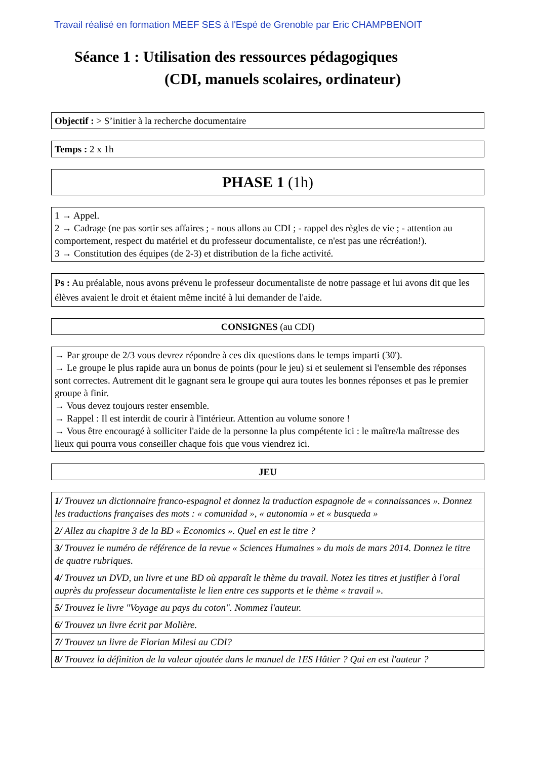Travail réalisé en formation MEEF SES à l'Espé de Grenoble par Eric CHAMPBENOIT
Séance 1 : Utilisation des ressources pédagogiques
(CDI, manuels scolaires, ordinateur)
Objectif : > S’initier à la recherche documentaire
Temps : 2 x 1h
PHASE 1 (1h)
1 → Appel.
2 → Cadrage (ne pas sortir ses affaires ; - nous allons au CDI ; - rappel des règles de vie ; - attention au comportement, respect du matériel et du professeur documentaliste, ce n'est pas une récréation!).
3 → Constitution des équipes (de 2-3) et distribution de la fiche activité.
Ps : Au préalable, nous avons prévenu le professeur documentaliste de notre passage et lui avons dit que les élèves avaient le droit et étaient même incité à lui demander de l'aide.
CONSIGNES (au CDI)
→ Par groupe de 2/3 vous devrez répondre à ces dix questions dans le temps imparti (30').
→ Le groupe le plus rapide aura un bonus de points (pour le jeu) si et seulement si l'ensemble des réponses sont correctes. Autrement dit le gagnant sera le groupe qui aura toutes les bonnes réponses et pas le premier groupe à finir.
→ Vous devez toujours rester ensemble.
→ Rappel : Il est interdit de courir à l'intérieur. Attention au volume sonore !
→ Vous être encouragé à solliciter l'aide de la personne la plus compétente ici : le maître/la maîtresse des lieux qui pourra vous conseiller chaque fois que vous viendrez ici.
JEU
| 1/ Trouvez un dictionnaire franco-espagnol et donnez la traduction espagnole de « connaissances ». Donnez les traductions françaises des mots : « comunidad », « autonomia » et « busqueda » |
| 2/ Allez au chapitre 3 de la BD « Economics ». Quel en est le titre ? |
| 3/ Trouvez le numéro de référence de la revue « Sciences Humaines » du mois de mars 2014. Donnez le titre de quatre rubriques. |
| 4/ Trouvez un DVD, un livre et une BD où apparaît le thème du travail. Notez les titres et justifier à l'oral auprès du professeur documentaliste le lien entre ces supports et le thème « travail ». |
| 5/ Trouvez le livre "Voyage au pays du coton". Nommez l'auteur. |
| 6/ Trouvez un livre écrit par Molière. |
| 7/ Trouvez un livre de Florian Milesi au CDI? |
| 8/ Trouvez la définition de la valeur ajoutée dans le manuel de 1ES Hâtier ? Qui en est l'auteur ? |